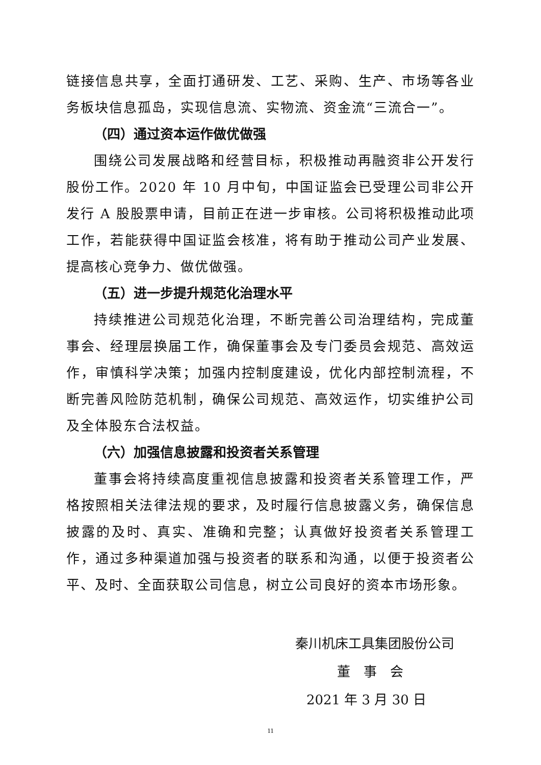链接信息共享，全面打通研发、工艺、采购、生产、市场等各业务板块信息孤岛，实现信息流、实物流、资金流“三流合一”。
（四）通过资本运作做优做强
围绕公司发展战略和经营目标，积极推动再融资非公开发行股份工作。2020 年 10 月中旬，中国证监会已受理公司非公开发行 A 股股票申请，目前正在进一步审核。公司将积极推动此项工作，若能获得中国证监会核准，将有助于推动公司产业发展、提高核心竞争力、做优做强。
（五）进一步提升规范化治理水平
持续推进公司规范化治理，不断完善公司治理结构，完成董事会、经理层换届工作，确保董事会及专门委员会规范、高效运作，审慎科学决策；加强内控制度建设，优化内部控制流程，不断完善风险防范机制，确保公司规范、高效运作，切实维护公司及全体股东合法权益。
（六）加强信息披露和投资者关系管理
董事会将持续高度重视信息披露和投资者关系管理工作，严格按照相关法律法规的要求，及时履行信息披露义务，确保信息披露的及时、真实、准确和完整；认真做好投资者关系管理工作，通过多种渠道加强与投资者的联系和沟通，以便于投资者公平、及时、全面获取公司信息，树立公司良好的资本市场形象。
秦川机床工具集团股份公司
董　事　会
2021 年 3 月 30 日
11